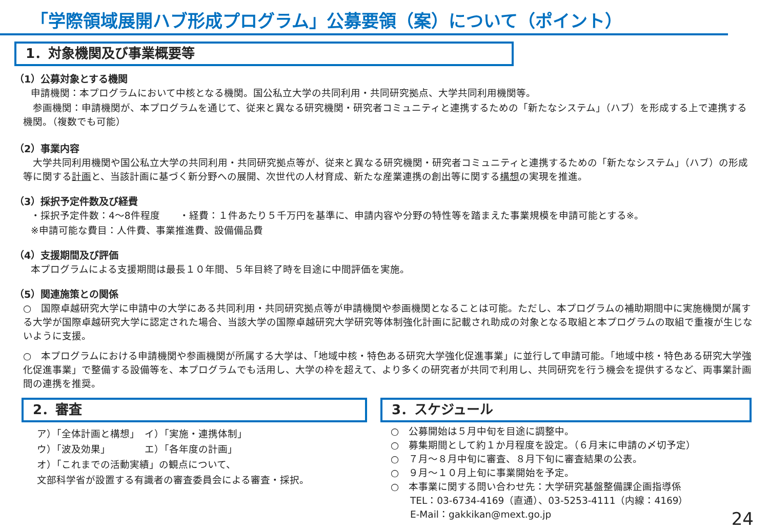「学際領域展開ハブ形成プログラム」公募要領（案）について（ポイント）
1．対象機関及び事業概要等
（1）公募対象とする機関
申請機関：本プログラムにおいて中核となる機関。国公私立大学の共同利用・共同研究拠点、大学共同利用機関等。
　参画機関：申請機関が、本プログラムを通じて、従来と異なる研究機関・研究者コミュニティと連携するための「新たなシステム」（ハブ）を形成する上で連携する機関。（複数でも可能）
（2）事業内容
　大学共同利用機関や国公私立大学の共同利用・共同研究拠点等が、従来と異なる研究機関・研究者コミュニティと連携するための「新たなシステム」（ハブ）の形成等に関する計画と、当該計画に基づく新分野への展開、次世代の人材育成、新たな産業連携の創出等に関する構想の実現を推進。
（3）採択予定件数及び経費
・採択予定件数：4～8件程度　　・経費：１件あたり５千万円を基準に、申請内容や分野の特性等を踏まえた事業規模を申請可能とする※。
※申請可能な費目：人件費、事業推進費、設備備品費
（4）支援期間及び評価
本プログラムによる支援期間は最長１０年間、５年目終了時を目途に中間評価を実施。
（5）関連施策との関係
○　国際卓越研究大学に申請中の大学にある共同利用・共同研究拠点等が申請機関や参画機関となることは可能。ただし、本プログラムの補助期間中に実施機関が属する大学が国際卓越研究大学に認定された場合、当該大学の国際卓越研究大学研究等体制強化計画に記載され助成の対象となる取組と本プログラムの取組で重複が生じないように支援。
○　本プログラムにおける申請機関や参画機関が所属する大学は、「地域中核・特色ある研究大学強化促進事業」に並行して申請可能。「地域中核・特色ある研究大学強化促進事業」で整備する設備等を、本プログラムでも活用し、大学の枠を超えて、より多くの研究者が共同で利用し、共同研究を行う機会を提供するなど、両事業計画間の連携を推奨。
2．審査
ア）「全体計画と構想」　イ）「実施・連携体制」
ウ）「波及効果」　　　　エ）「各年度の計画」
オ）「これまでの活動実績」の観点について、
文部科学省が設置する有識者の審査委員会による審査・採択。
3．スケジュール
○　公募開始は５月中旬を目途に調整中。
○　募集期間として約１か月程度を設定。（６月末に申請の〆切予定）
○　７月～８月中旬に審査、８月下旬に審査結果の公表。
○　９月～１０月上旬に事業開始を予定。
○　本事業に関する問い合わせ先：大学研究基盤整備課企画指導係
　　TEL：03-6734-4169（直通）、03-5253-4111（内線：4169）
　　E-Mail：gakkikan@mext.go.jp
24